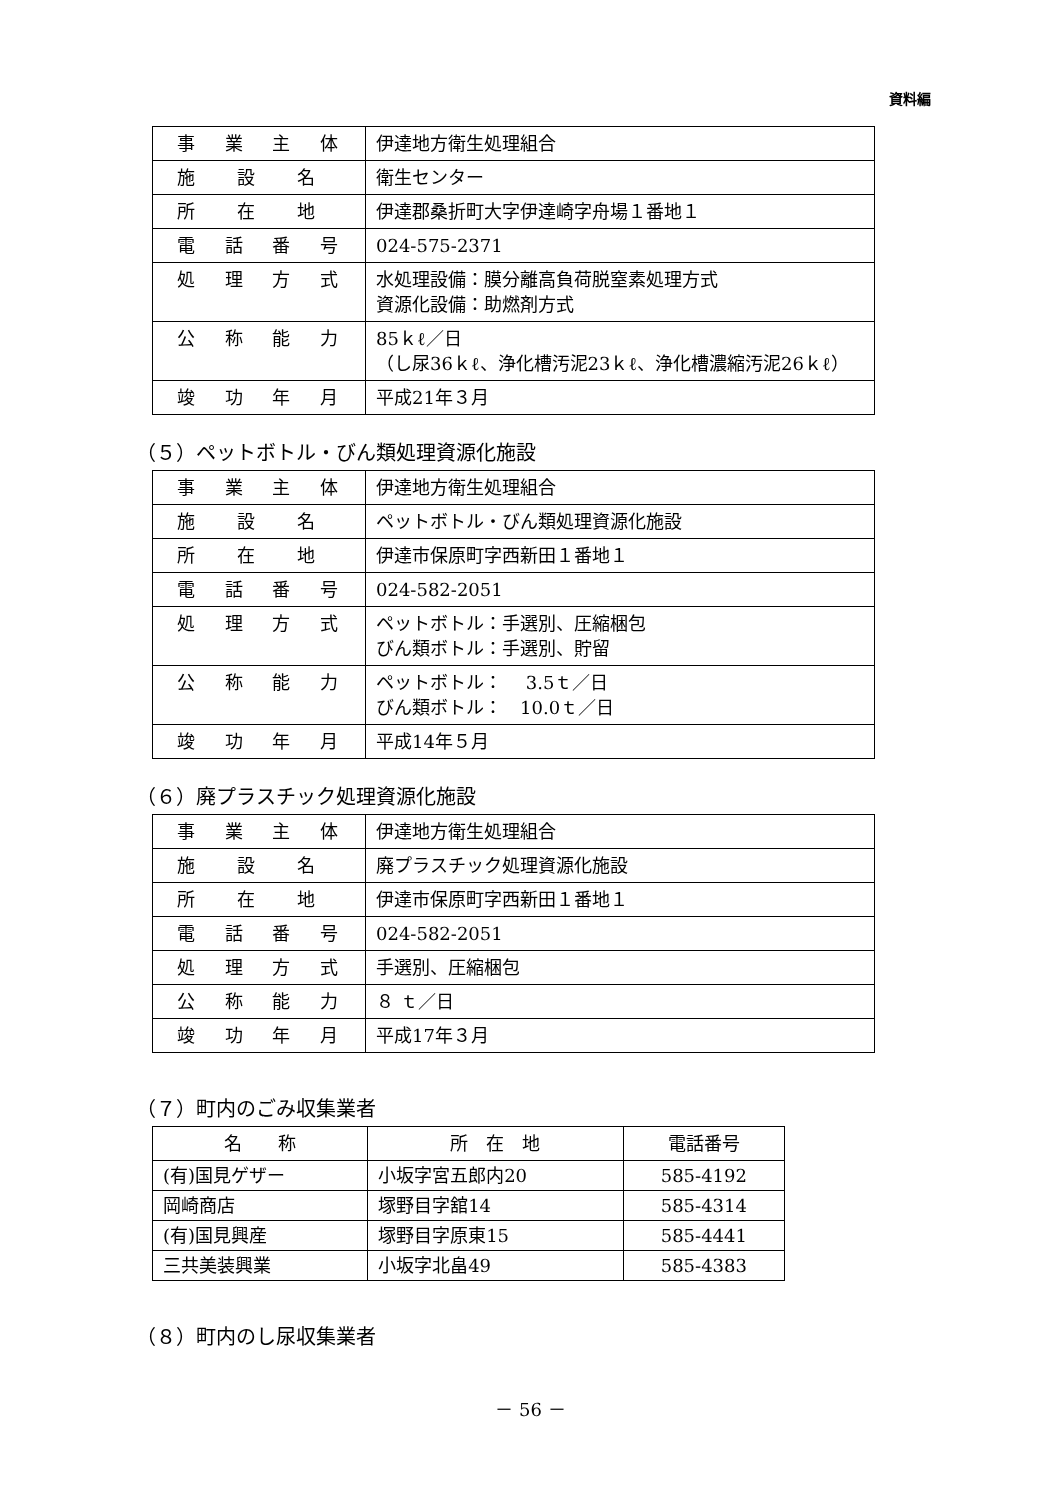資料編
| 事 業 主 体 | 伊達地方衛生処理組合 |
| 施 設 名 | 衛生センター |
| 所 在 地 | 伊達郡桑折町大字伊達崎字舟場１番地１ |
| 電 話 番 号 | 024-575-2371 |
| 処 理 方 式 | 水処理設備：膜分離高負荷脱窒素処理方式 資源化設備：助燃剤方式 |
| 公 称 能 力 | 85ｋℓ／日 （し尿36ｋℓ、浄化槽汚泥23ｋℓ、浄化槽濃縮汚泥26ｋℓ） |
| 竣 功 年 月 | 平成21年３月 |
（５）ペットボトル・びん類処理資源化施設
| 事 業 主 体 | 伊達地方衛生処理組合 |
| 施 設 名 | ペットボトル・びん類処理資源化施設 |
| 所 在 地 | 伊達市保原町字西新田１番地１ |
| 電 話 番 号 | 024-582-2051 |
| 処 理 方 式 | ペットボトル：手選別、圧縮梱包 びん類ボトル：手選別、貯留 |
| 公 称 能 力 | ペットボトル： 3.5ｔ／日 びん類ボトル： 10.0ｔ／日 |
| 竣 功 年 月 | 平成14年５月 |
（６）廃プラスチック処理資源化施設
| 事 業 主 体 | 伊達地方衛生処理組合 |
| 施 設 名 | 廃プラスチック処理資源化施設 |
| 所 在 地 | 伊達市保原町字西新田１番地１ |
| 電 話 番 号 | 024-582-2051 |
| 処 理 方 式 | 手選別、圧縮梱包 |
| 公 称 能 力 | ８ ｔ／日 |
| 竣 功 年 月 | 平成17年３月 |
（７）町内のごみ収集業者
| 名 称 | 所 在 地 | 電話番号 |
| --- | --- | --- |
| (有)国見ゲザー | 小坂字宮五郎内20 | 585-4192 |
| 岡崎商店 | 塚野目字舘14 | 585-4314 |
| (有)国見興産 | 塚野目字原東15 | 585-4441 |
| 三共美装興業 | 小坂字北畠49 | 585-4383 |
（８）町内のし尿収集業者
－ 56 －